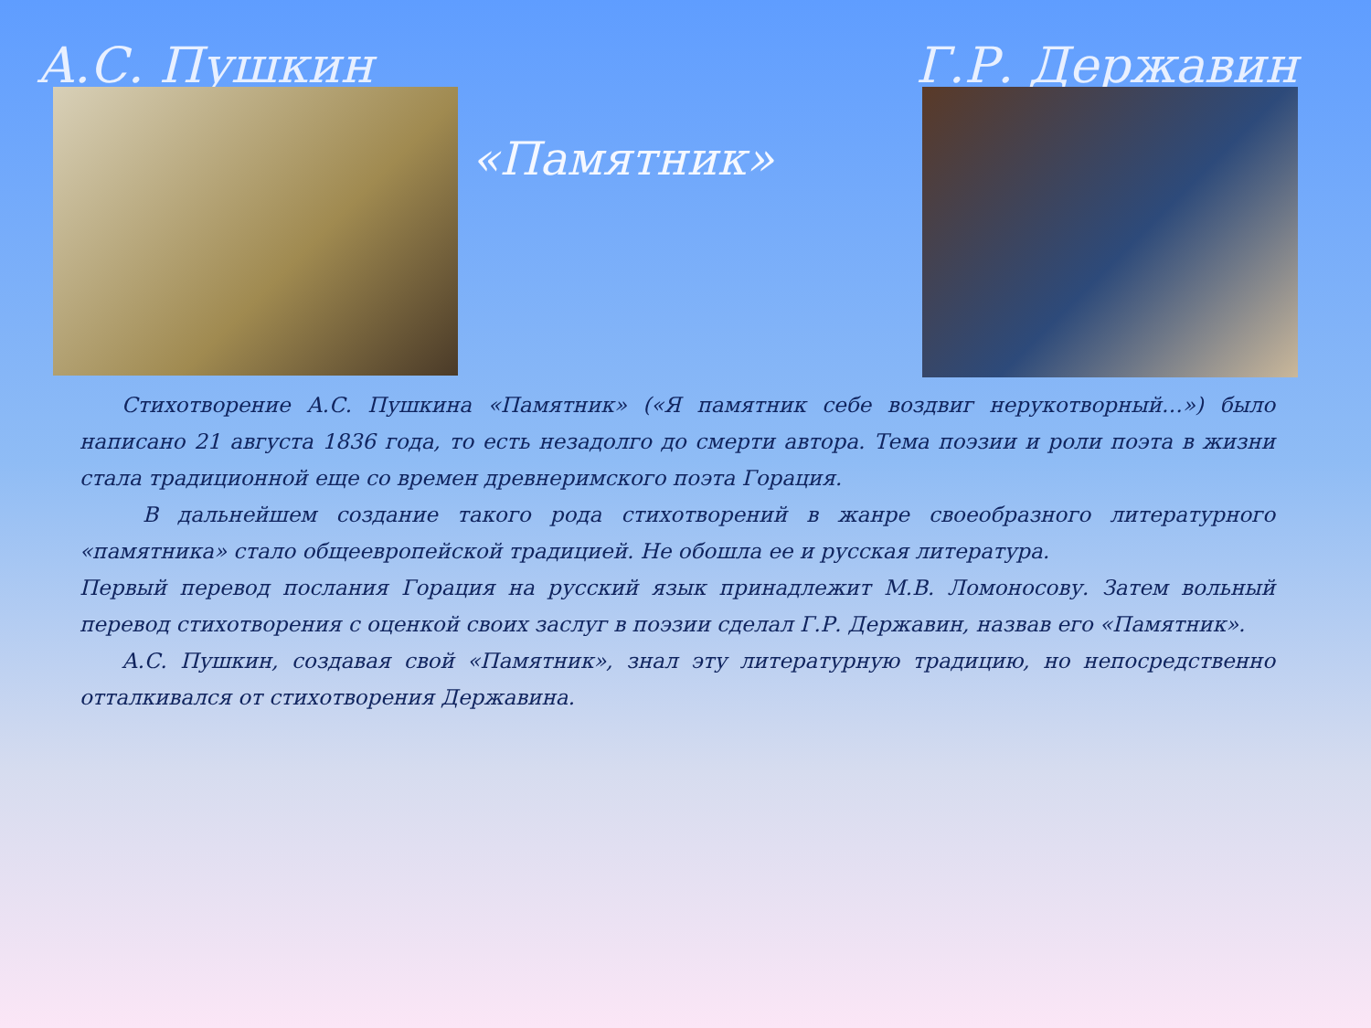А.С. Пушкин Г.Р. Державин
«Памятник»
  Стихотворение А.С. Пушкина «Памятник» («Я памятник себе воздвиг нерукотворный…») было написано 21 августа 1836 года, то есть незадолго до смерти автора. Тема поэзии и роли поэта в жизни стала традиционной еще со времен древнеримского поэта Горация.
   В дальнейшем создание такого рода стихотворений в жанре своеобразного литературного «памятника» стало общеевропейской традицией. Не обошла ее и русская литература.
Первый перевод послания Горация на русский язык принадлежит М.В. Ломоносову. Затем вольный перевод стихотворения с оценкой своих заслуг в поэзии сделал Г.Р. Державин, назвав его «Памятник».
  А.С. Пушкин, создавая свой «Памятник», знал эту литературную традицию, но непосредственно отталкивался от стихотворения Державина.